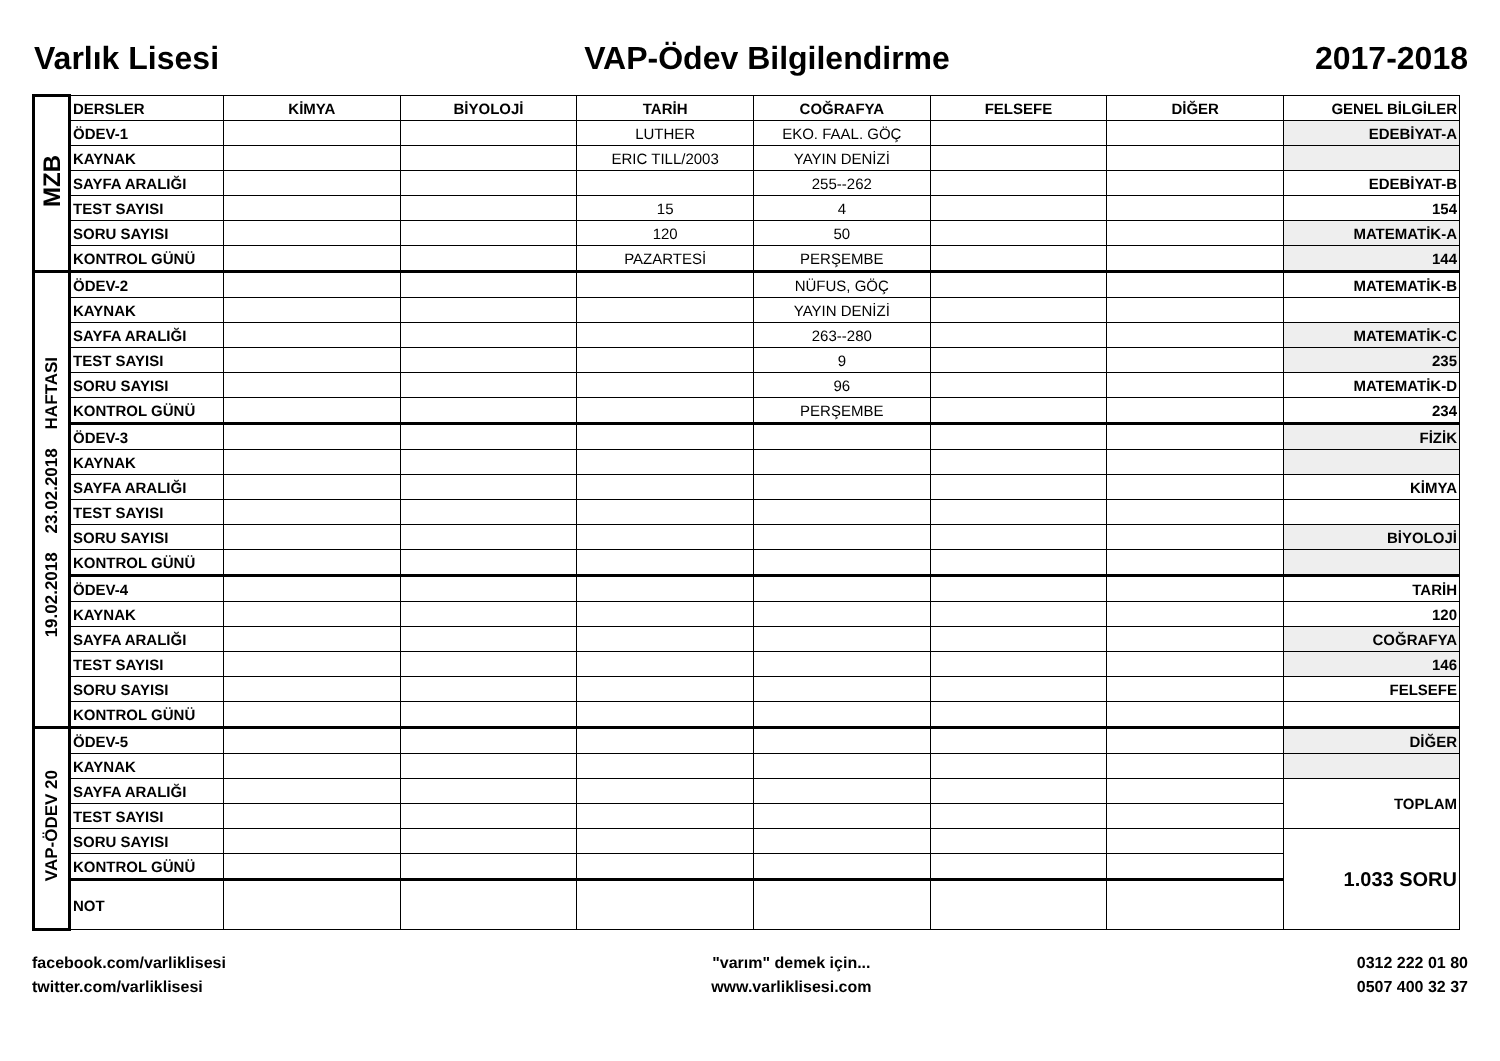Varlık Lisesi VAP-Ödev Bilgilendirme 2017-2018
| MZB | DERSLER | KİMYA | BİYOLOJİ | TARİH | COĞRAFYA | FELSEFE | DİĞER | GENEL BİLGİLER |
| | ÖDEV-1 | | | LUTHER | EKO. FAAL. GÖÇ | | | EDEBİYAT-A |
| | KAYNAK | | | ERIC TILL/2003 | YAYIN DENİZİ | | | |
| | SAYFA ARALIĞI | | | | 255--262 | | | EDEBİYAT-B |
| | TEST SAYISI | | | 15 | 4 | | | 154 |
| | SORU SAYISI | | | 120 | 50 | | | MATEMATİK-A |
| | KONTROL GÜNÜ | | | PAZARTESİ | PERŞEMBE | | | 144 |
| 19.02.2018 23.02.2018 HAFTASI | ÖDEV-2 | | | | NÜFUS, GÖÇ | | | MATEMATİK-B |
| | KAYNAK | | | | YAYIN DENİZİ | | | |
| | SAYFA ARALIĞI | | | | 263--280 | | | MATEMATİK-C |
| | TEST SAYISI | | | | 9 | | | 235 |
| | SORU SAYISI | | | | 96 | | | MATEMATİK-D |
| | KONTROL GÜNÜ | | | | PERŞEMBE | | | 234 |
| | ÖDEV-3 | | | | | | | FİZİK |
| | KAYNAK | | | | | | | |
| | SAYFA ARALIĞI | | | | | | | KİMYA |
| | TEST SAYISI | | | | | | | |
| | SORU SAYISI | | | | | | | BİYOLOJİ |
| | KONTROL GÜNÜ | | | | | | | |
| | ÖDEV-4 | | | | | | | TARİH |
| | KAYNAK | | | | | | | 120 |
| | SAYFA ARALIĞI | | | | | | | COĞRAFYA |
| | TEST SAYISI | | | | | | | 146 |
| | SORU SAYISI | | | | | | | FELSEFE |
| | KONTROL GÜNÜ | | | | | | | |
| VAP-ÖDEV 20 | ÖDEV-5 | | | | | | | DİĞER |
| | KAYNAK | | | | | | | |
| | SAYFA ARALIĞI | | | | | | | TOPLAM |
| | TEST SAYISI | | | | | | | |
| | SORU SAYISI | | | | | | | 1.033 SORU |
| | KONTROL GÜNÜ | | | | | | | |
| | NOT | | | | | | | |
facebook.com/varliklisesi
twitter.com/varliklisesi
"varım" demek için...
www.varliklisesi.com
0312 222 01 80
0507 400 32 37